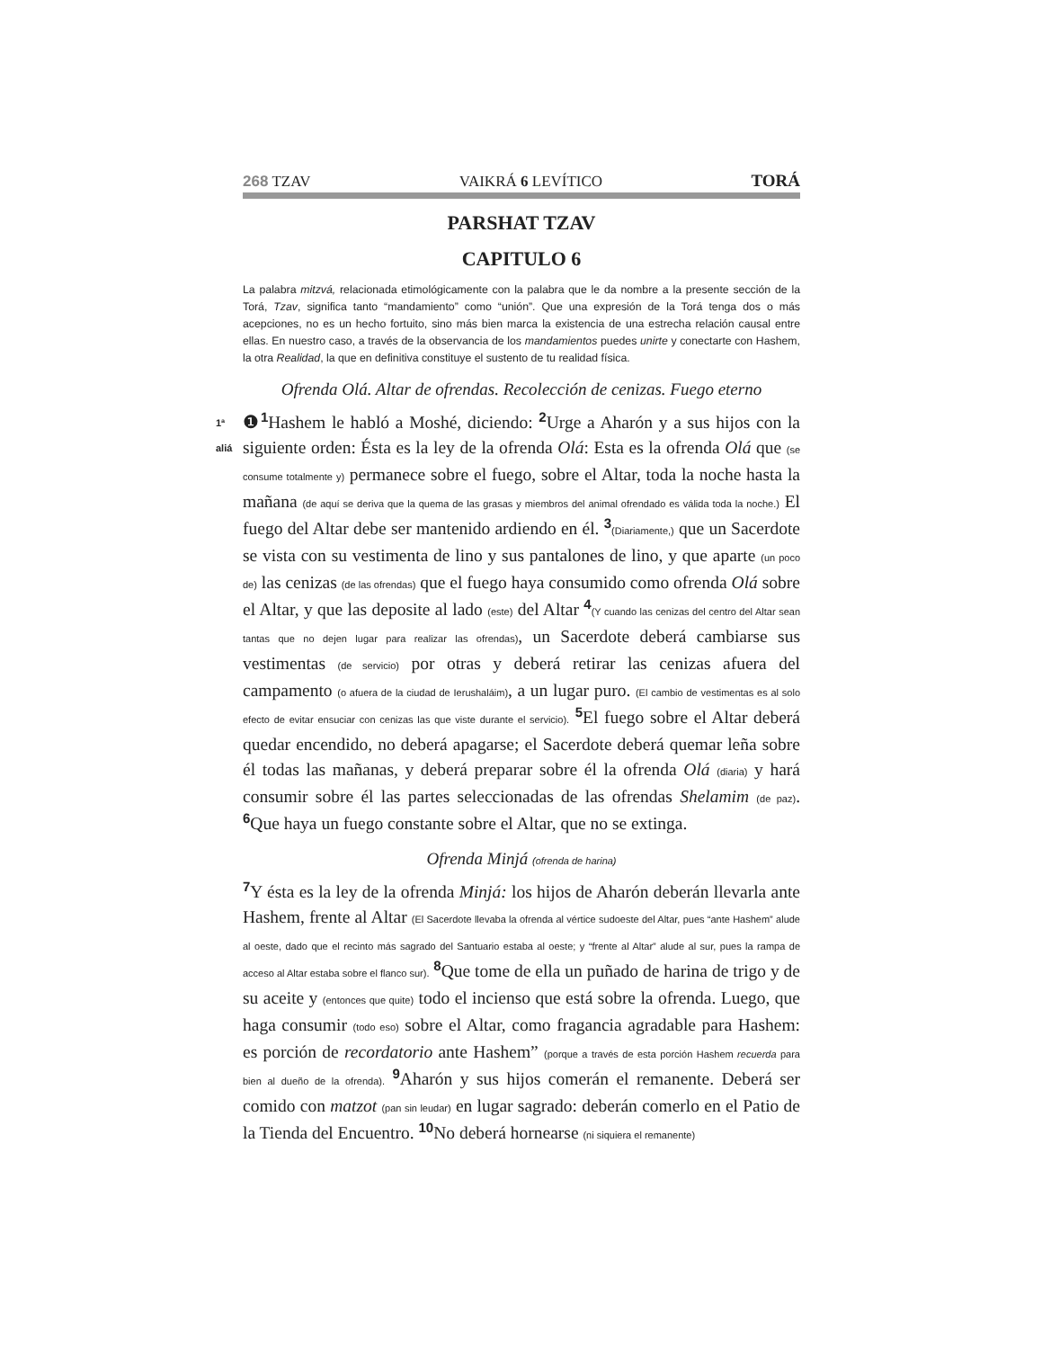268 TZAV
VAIKRÁ 6 LEVÍTICO TORÁ
PARSHAT TZAV
CAPITULO 6
La palabra mitzvá, relacionada etimológicamente con la palabra que le da nombre a la presente sección de la Torá, Tzav, significa tanto “mandamiento” como “unión”. Que una expresión de la Torá tenga dos o más acepciones, no es un hecho fortuito, sino más bien marca la existencia de una estrecha relación causal entre ellas. En nuestro caso, a través de la observancia de los mandamientos puedes unirte y conectarte con Hashem, la otra Realidad, la que en definitiva constituye el sustento de tu realidad física.
Ofrenda Olá. Altar de ofrendas. Recolección de cenizas. Fuego eterno
1ª
aliá
❶1 Hashem le habló a Moshé, diciendo: 2 Urge a Aharón y a sus hijos con la siguiente orden: Ésta es la ley de la ofrenda Olá: Esta es la ofrenda Olá que (se consume totalmente y) permanece sobre el fuego, sobre el Altar, toda la noche hasta la mañana (de aquí se deriva que la quema de las grasas y miembros del animal ofrendado es válida toda la noche.) El fuego del Altar debe ser mantenido ardiendo en él. 3(Diariamente,) que un Sacerdote se vista con su vestimenta de lino y sus pantalones de lino, y que aparte (un poco de) las cenizas (de las ofrendas) que el fuego haya consumido como ofrenda Olá sobre el Altar, y que las deposite al lado (este) del Altar 4(Y cuando las cenizas del centro del Altar sean tantas que no dejen lugar para realizar las ofrendas), un Sacerdote deberá cambiarse sus vestimentas (de servicio) por otras y deberá retirar las cenizas afuera del campamento (o afuera de la ciudad de Ierushaláim), a un lugar puro. (El cambio de vestimentas es al solo efecto de evitar ensuciar con cenizas las que viste durante el servicio). 5 El fuego sobre el Altar deberá quedar encendido, no deberá apagarse; el Sacerdote deberá quemar leña sobre él todas las mañanas, y deberá preparar sobre él la ofrenda Olá (diaria) y hará consumir sobre él las partes seleccionadas de las ofrendas Shelamim (de paz). 6 Que haya un fuego constante sobre el Altar, que no se extinga.
Ofrenda Minjá (ofrenda de harina)
7 Y ésta es la ley de la ofrenda Minjá: los hijos de Aharón deberán llevarla ante Hashem, frente al Altar (El Sacerdote llevaba la ofrenda al vértice sudoeste del Altar, pues “ante Hashem” alude al oeste, dado que el recinto más sagrado del Santuario estaba al oeste; y “frente al Altar” alude al sur, pues la rampa de acceso al Altar estaba sobre el flanco sur). 8 Que tome de ella un puñado de harina de trigo y de su aceite y (entonces que quite) todo el incienso que está sobre la ofrenda. Luego, que haga consumir (todo eso) sobre el Altar, como fragancia agradable para Hashem: es porción de recordatorio ante Hashem” (porque a través de esta porción Hashem recuerda para bien al dueño de la ofrenda). 9 Aharón y sus hijos comerán el remanente. Deberá ser comido con matzot (pan sin leudar) en lugar sagrado: deberán comerlo en el Patio de la Tienda del Encuentro. 10 No deberá hornearse (ni siquiera el remanente)